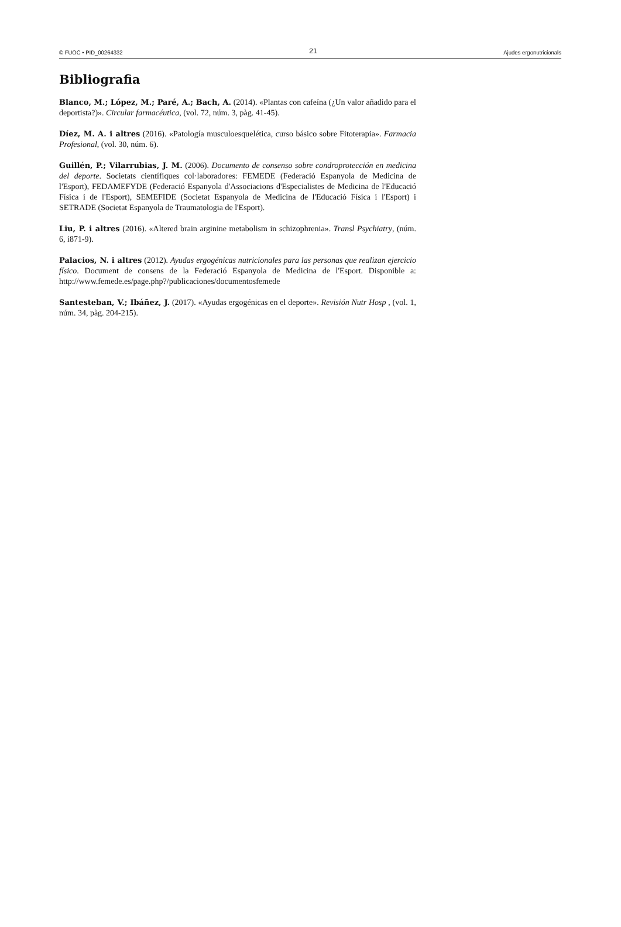© FUOC • PID_00264332 21 Ajudes ergonutricionals
Bibliografia
Blanco, M.; López, M.; Paré, A.; Bach, A. (2014). «Plantas con cafeína (¿Un valor añadido para el deportista?)». Circular farmacéutica, (vol. 72, núm. 3, pàg. 41-45).
Díez, M. A. i altres (2016). «Patología musculoesquelética, curso básico sobre Fitoterapia». Farmacia Profesional, (vol. 30, núm. 6).
Guillén, P.; Vilarrubias, J. M. (2006). Documento de consenso sobre condroprotección en medicina del deporte. Societats científiques col·laboradores: FEMEDE (Federació Espanyola de Medicina de l'Esport), FEDAMEFYDE (Federació Espanyola d'Associacions d'Especialistes de Medicina de l'Educació Física i de l'Esport), SEMEFIDE (Societat Espanyola de Medicina de l'Educació Física i l'Esport) i SETRADE (Societat Espanyola de Traumatologia de l'Esport).
Liu, P. i altres (2016). «Altered brain arginine metabolism in schizophrenia». Transl Psychiatry, (núm. 6, i871-9).
Palacios, N. i altres (2012). Ayudas ergogénicas nutricionales para las personas que realizan ejercicio físico. Document de consens de la Federació Espanyola de Medicina de l'Esport. Disponible a: http://www.femede.es/page.php?/publicaciones/documentosfemede
Santesteban, V.; Ibáñez, J. (2017). «Ayudas ergogénicas en el deporte». Revisión Nutr Hosp , (vol. 1, núm. 34, pàg. 204-215).